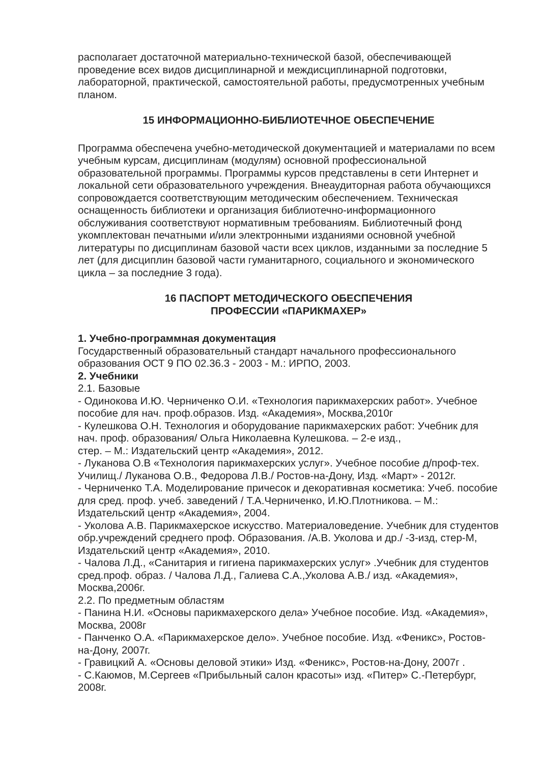располагает достаточной материально-технической базой, обеспечивающей проведение всех видов дисциплинарной и междисциплинарной подготовки, лабораторной, практической, самостоятельной работы, предусмотренных учебным планом.
15 ИНФОРМАЦИОННО-БИБЛИОТЕЧНОЕ ОБЕСПЕЧЕНИЕ
Программа обеспечена учебно-методической документацией и материалами по всем учебным курсам, дисциплинам (модулям) основной профессиональной образовательной программы. Программы курсов представлены в сети Интернет и локальной сети образовательного учреждения. Внеаудиторная работа обучающихся сопровождается соответствующим методическим обеспечением. Техническая оснащенность библиотеки и организация библиотечно-информационного обслуживания соответствуют нормативным требованиям. Библиотечный фонд укомплектован печатными и/или электронными изданиями основной учебной литературы по дисциплинам базовой части всех циклов, изданными за последние 5 лет (для дисциплин базовой части гуманитарного, социального и экономического цикла – за последние 3 года).
16 ПАСПОРТ МЕТОДИЧЕСКОГО ОБЕСПЕЧЕНИЯ
ПРОФЕССИИ «ПАРИКМАХЕР»
1. Учебно-программная документация
Государственный образовательный стандарт начального профессионального образования ОСТ 9 ПО 02.36.3 - 2003 - М.: ИРПО, 2003.
2. Учебники
2.1. Базовые
- Одинокова И.Ю. Черниченко О.И. «Технология парикмахерских работ». Учебное пособие для нач. проф.образов. Изд. «Академия», Москва,2010г
- Кулешкова О.Н. Технология и оборудование парикмахерских работ: Учебник для нач. проф. образования/ Ольга Николаевна Кулешкова. – 2-е изд.,
стер. – М.: Издательский центр «Академия», 2012.
- Луканова О.В «Технология парикмахерских услуг». Учебное пособие д/проф-тех. Училищ./ Луканова О.В., Федорова Л.В./ Ростов-на-Дону, Изд. «Март» - 2012г.
- Черниченко Т.А. Моделирование причесок и декоративная косметика: Учеб. пособие для сред. проф. учеб. заведений / Т.А.Черниченко, И.Ю.Плотникова. – М.: Издательский центр «Академия», 2004.
- Уколова А.В. Парикмахерское искусство. Материаловедение. Учебник для студентов обр.учреждений среднего проф. Образования. /А.В. Уколова и др./ -3-изд, стер-М, Издательский центр «Академия», 2010.
- Чалова Л.Д., «Санитария и гигиена парикмахерских услуг» .Учебник для студентов сред.проф. образ. / Чалова Л.Д., Галиева С.А.,Уколова А.В./ изд. «Академия», Москва,2006г.
2.2. По предметным областям
- Панина Н.И. «Основы парикмахерского дела» Учебное пособие. Изд. «Академия», Москва, 2008г
- Панченко О.А. «Парикмахерское дело». Учебное пособие. Изд. «Феникс», Ростов-на-Дону, 2007г.
- Гравицкий А. «Основы деловой этики» Изд. «Феникс», Ростов-на-Дону, 2007г .
- С.Каюмов, М.Сергеев «Прибыльный салон красоты» изд. «Питер» С.-Петербург, 2008г.